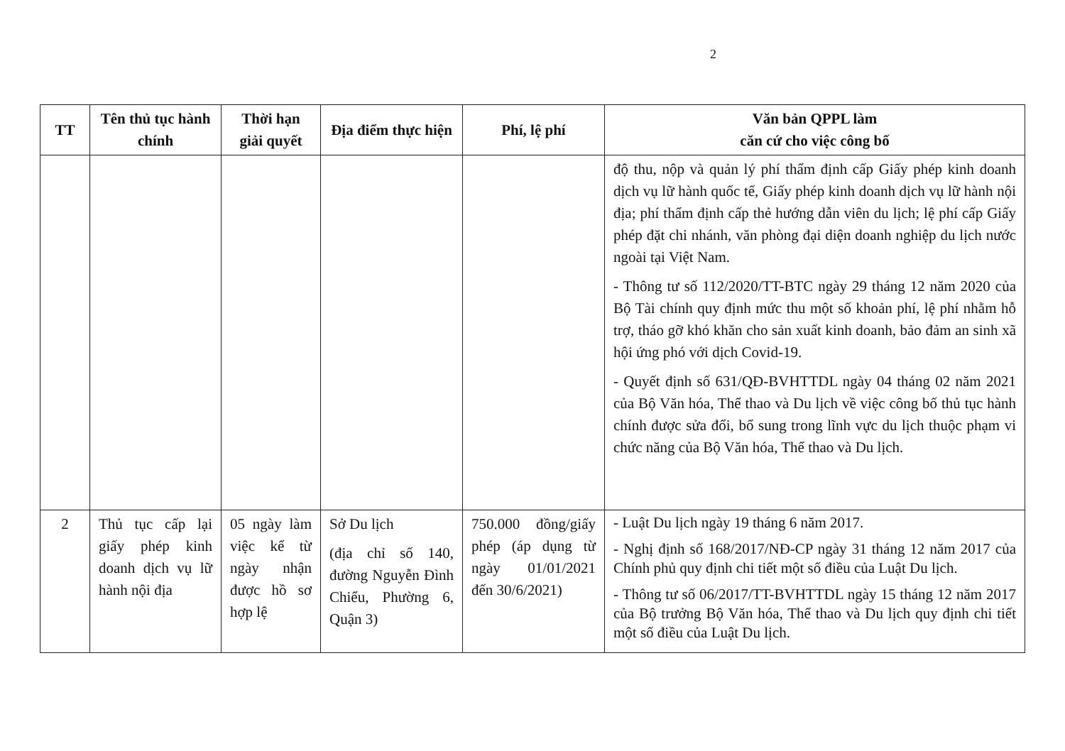2
| TT | Tên thủ tục hành chính | Thời hạn giải quyết | Địa điểm thực hiện | Phí, lệ phí | Văn bản QPPL làm căn cứ cho việc công bố |
| --- | --- | --- | --- | --- | --- |
| | | | | | độ thu, nộp và quản lý phí thẩm định cấp Giấy phép kinh doanh dịch vụ lữ hành quốc tế, Giấy phép kinh doanh dịch vụ lữ hành nội địa; phí thẩm định cấp thẻ hướng dẫn viên du lịch; lệ phí cấp Giấy phép đặt chi nhánh, văn phòng đại diện doanh nghiệp du lịch nước ngoài tại Việt Nam. - Thông tư số 112/2020/TT-BTC ngày 29 tháng 12 năm 2020 của Bộ Tài chính quy định mức thu một số khoản phí, lệ phí nhằm hỗ trợ, tháo gỡ khó khăn cho sản xuất kinh doanh, bảo đảm an sinh xã hội ứng phó với dịch Covid-19. - Quyết định số 631/QĐ-BVHTTDL ngày 04 tháng 02 năm 2021 của Bộ Văn hóa, Thể thao và Du lịch về việc công bố thủ tục hành chính được sửa đổi, bổ sung trong lĩnh vực du lịch thuộc phạm vi chức năng của Bộ Văn hóa, Thể thao và Du lịch. |
| 2 | Thủ tục cấp lại giấy phép kinh doanh dịch vụ lữ hành nội địa | 05 ngày làm việc kể từ ngày nhận được hồ sơ hợp lệ | Sở Du lịch (địa chỉ số 140, đường Nguyễn Đình Chiểu, Phường 6, Quận 3) | 750.000 đồng/giấy phép (áp dụng từ ngày 01/01/2021 đến 30/6/2021) | - Luật Du lịch ngày 19 tháng 6 năm 2017. - Nghị định số 168/2017/NĐ-CP ngày 31 tháng 12 năm 2017 của Chính phủ quy định chi tiết một số điều của Luật Du lịch. - Thông tư số 06/2017/TT-BVHTTDL ngày 15 tháng 12 năm 2017 của Bộ trưởng Bộ Văn hóa, Thể thao và Du lịch quy định chi tiết một số điều của Luật Du lịch. |